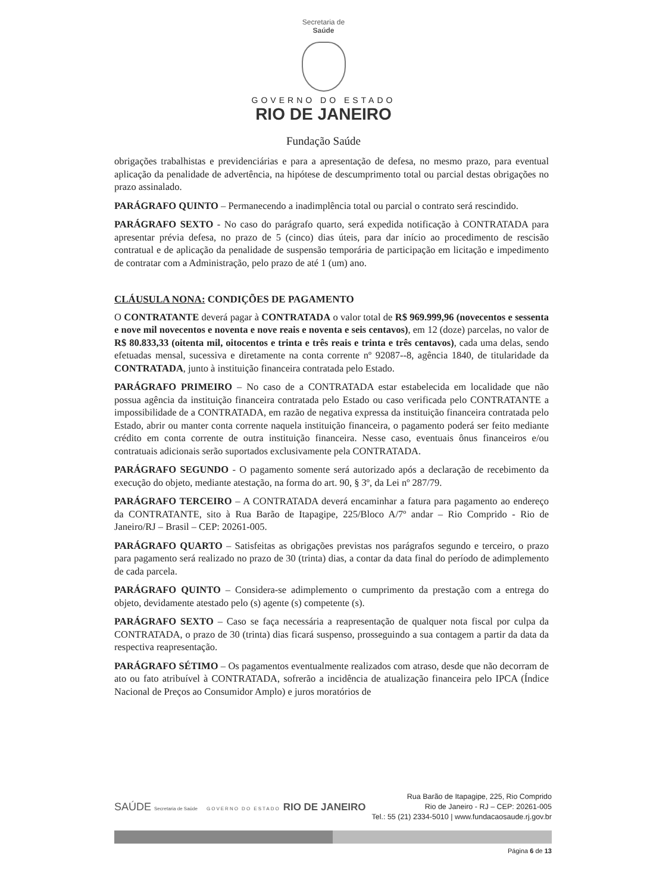Secretaria de
Saúde
GOVERNO DO ESTADO
RIO DE JANEIRO
Fundação Saúde
obrigações trabalhistas e previdenciárias e para a apresentação de defesa, no mesmo prazo, para eventual aplicação da penalidade de advertência, na hipótese de descumprimento total ou parcial destas obrigações no prazo assinalado.
PARÁGRAFO QUINTO – Permanecendo a inadimplência total ou parcial o contrato será rescindido.
PARÁGRAFO SEXTO - No caso do parágrafo quarto, será expedida notificação à CONTRATADA para apresentar prévia defesa, no prazo de 5 (cinco) dias úteis, para dar início ao procedimento de rescisão contratual e de aplicação da penalidade de suspensão temporária de participação em licitação e impedimento de contratar com a Administração, pelo prazo de até 1 (um) ano.
CLÁUSULA NONA: CONDIÇÕES DE PAGAMENTO
O CONTRATANTE deverá pagar à CONTRATADA o valor total de R$ 969.999,96 (novecentos e sessenta e nove mil novecentos e noventa e nove reais e noventa e seis centavos), em 12 (doze) parcelas, no valor de R$ 80.833,33 (oitenta mil, oitocentos e trinta e três reais e trinta e três centavos), cada uma delas, sendo efetuadas mensal, sucessiva e diretamente na conta corrente nº 92087--8, agência 1840, de titularidade da CONTRATADA, junto à instituição financeira contratada pelo Estado.
PARÁGRAFO PRIMEIRO – No caso de a CONTRATADA estar estabelecida em localidade que não possua agência da instituição financeira contratada pelo Estado ou caso verificada pelo CONTRATANTE a impossibilidade de a CONTRATADA, em razão de negativa expressa da instituição financeira contratada pelo Estado, abrir ou manter conta corrente naquela instituição financeira, o pagamento poderá ser feito mediante crédito em conta corrente de outra instituição financeira. Nesse caso, eventuais ônus financeiros e/ou contratuais adicionais serão suportados exclusivamente pela CONTRATADA.
PARÁGRAFO SEGUNDO - O pagamento somente será autorizado após a declaração de recebimento da execução do objeto, mediante atestação, na forma do art. 90, § 3º, da Lei nº 287/79.
PARÁGRAFO TERCEIRO – A CONTRATADA deverá encaminhar a fatura para pagamento ao endereço da CONTRATANTE, sito à Rua Barão de Itapagipe, 225/Bloco A/7º andar – Rio Comprido - Rio de Janeiro/RJ – Brasil – CEP: 20261-005.
PARÁGRAFO QUARTO – Satisfeitas as obrigações previstas nos parágrafos segundo e terceiro, o prazo para pagamento será realizado no prazo de 30 (trinta) dias, a contar da data final do período de adimplemento de cada parcela.
PARÁGRAFO QUINTO – Considera-se adimplemento o cumprimento da prestação com a entrega do objeto, devidamente atestado pelo (s) agente (s) competente (s).
PARÁGRAFO SEXTO – Caso se faça necessária a reapresentação de qualquer nota fiscal por culpa da CONTRATADA, o prazo de 30 (trinta) dias ficará suspenso, prosseguindo a sua contagem a partir da data da respectiva reapresentação.
PARÁGRAFO SÉTIMO – Os pagamentos eventualmente realizados com atraso, desde que não decorram de ato ou fato atribuível à CONTRATADA, sofrerão a incidência de atualização financeira pelo IPCA (Índice Nacional de Preços ao Consumidor Amplo) e juros moratórios de
SAÚDE Secretaria de Saúde GOVERNO DO ESTADO RIO DE JANEIRO
Rua Barão de Itapagipe, 225, Rio Comprido
Rio de Janeiro - RJ – CEP: 20261-005
Tel.: 55 (21) 2334-5010 | www.fundacaosaude.rj.gov.br
Página 6 de 13